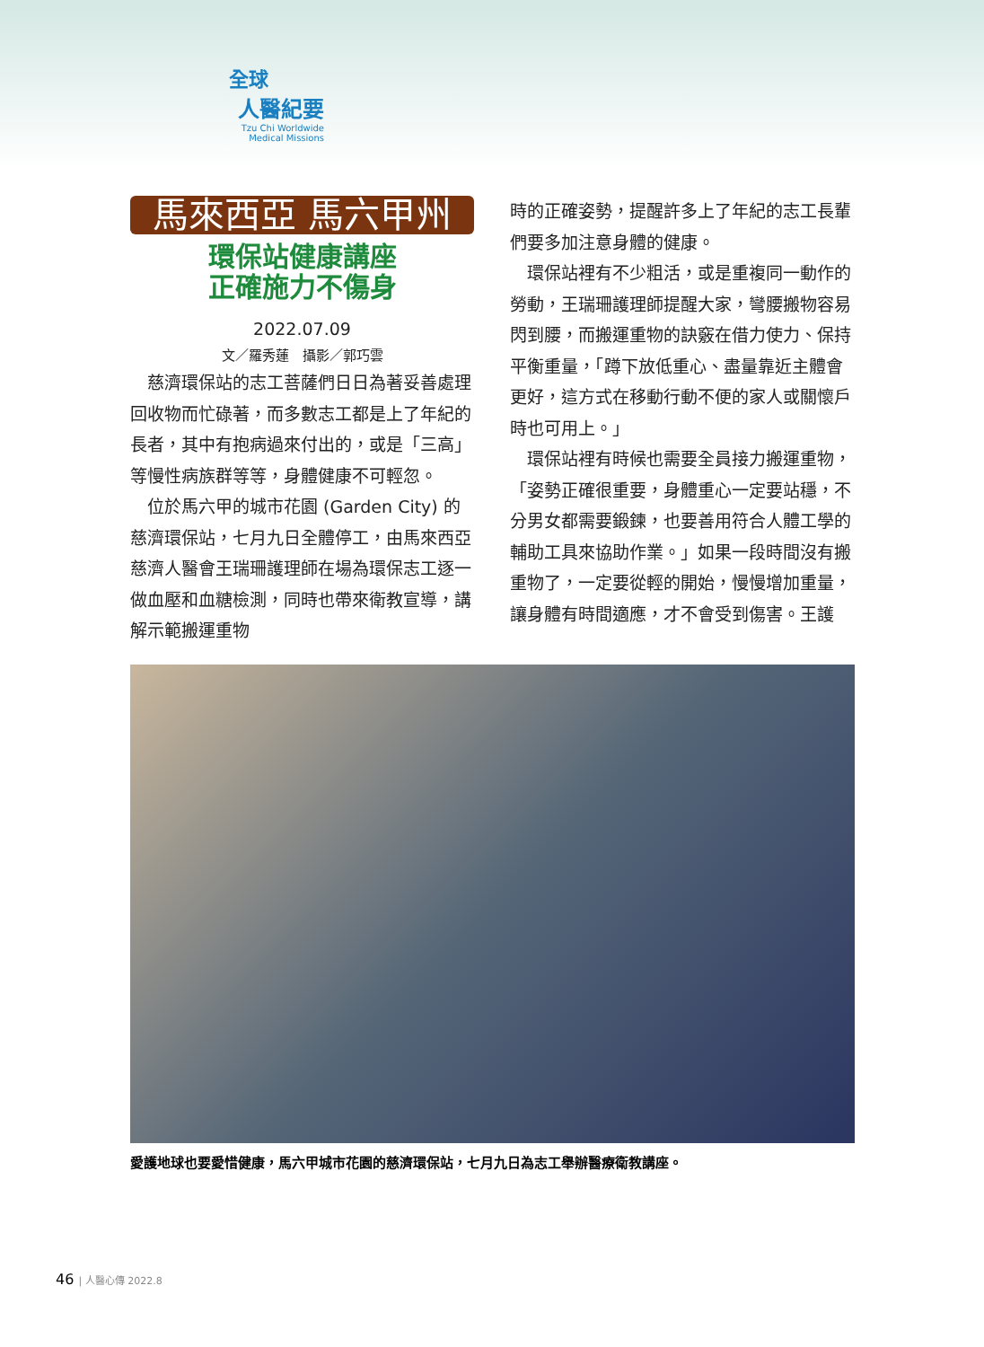全球
人醫紀要
Tzu Chi Worldwide
Medical Missions
馬來西亞 馬六甲州
環保站健康講座
正確施力不傷身
2022.07.09
文／羅秀蓮　攝影／郭巧雲
慈濟環保站的志工菩薩們日日為著妥善處理回收物而忙碌著，而多數志工都是上了年紀的長者，其中有抱病過來付出的，或是「三高」等慢性病族群等等，身體健康不可輕忽。
位於馬六甲的城市花園 (Garden City) 的慈濟環保站，七月九日全體停工，由馬來西亞慈濟人醫會王瑞珊護理師在場為環保志工逐一做血壓和血糖檢測，同時也帶來衛教宣導，講解示範搬運重物
時的正確姿勢，提醒許多上了年紀的志工長輩們要多加注意身體的健康。
環保站裡有不少粗活，或是重複同一動作的勞動，王瑞珊護理師提醒大家，彎腰搬物容易閃到腰，而搬運重物的訣竅在借力使力、保持平衡重量，「蹲下放低重心、盡量靠近主體會更好，這方式在移動行動不便的家人或關懷戶時也可用上。」
環保站裡有時候也需要全員接力搬運重物，「姿勢正確很重要，身體重心一定要站穩，不分男女都需要鍛鍊，也要善用符合人體工學的輔助工具來協助作業。」如果一段時間沒有搬重物了，一定要從輕的開始，慢慢增加重量，讓身體有時間適應，才不會受到傷害。王護
愛護地球也要愛惜健康，馬六甲城市花園的慈濟環保站，七月九日為志工舉辦醫療衛教講座。
46 | 人醫心傳 2022.8